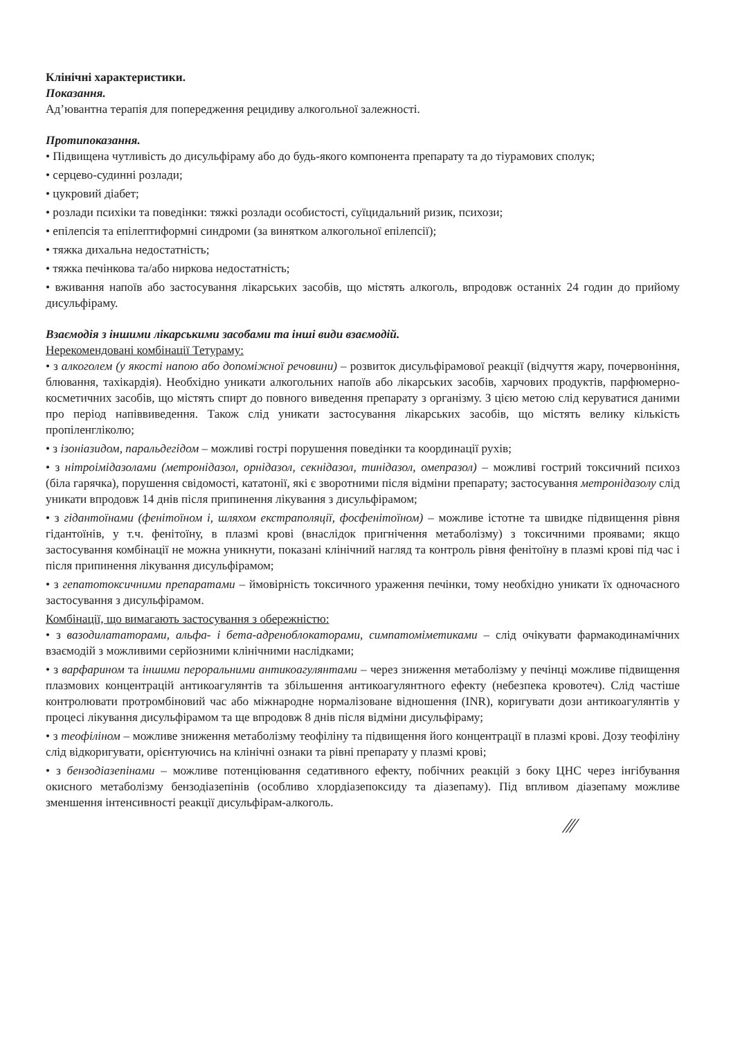Клінічні характеристики.
Показання.
Ад’ювантна терапія для попередження рецидиву алкогольної залежності.
Протипоказання.
• Підвищена чутливість до дисульфіраму або до будь-якого компонента препарату та до тіурамових сполук;
• серцево-судинні розлади;
• цукровий діабет;
• розлади психіки та поведінки: тяжкі розлади особистості, суїцидальний ризик, психози;
• епілепсія та епілептиформні синдроми (за винятком алкогольної епілепсії);
• тяжка дихальна недостатність;
• тяжка печінкова та/або ниркова недостатність;
• вживання напоїв або застосування лікарських засобів, що містять алкоголь, впродовж останніх 24 годин до прийому дисульфіраму.
Взаємодія з іншими лікарськими засобами та інші види взаємодій.
Нерекомендовані комбінації Тетураму:
• з алкоголем (у якості напою або допоміжної речовини) – розвиток дисульфірамової реакції (відчуття жару, почервоніння, блювання, тахікардія). Необхідно уникати алкогольних напоїв або лікарських засобів, харчових продуктів, парфюмерно-косметичних засобів, що містять спирт до повного виведення препарату з організму. З цією метою слід керуватися даними про період напіввиведення. Також слід уникати застосування лікарських засобів, що містять велику кількість пропіленгліколю;
• з ізоніазидом, паральдегідом – можливі гострі порушення поведінки та координації рухів;
• з нітроімідазолами (метронідазол, орнідазол, секнідазол, тинідазол, омепразол) – можливі гострий токсичний психоз (біла гарячка), порушення свідомості, кататонії, які є зворотними після відміни препарату; застосування метронідазолу слід уникати впродовж 14 днів після припинення лікування з дисульфірамом;
• з гідантоїнами (фенітоїном і, шляхом екстраполяції, фосфенітоїном) – можливе істотне та швидке підвищення рівня гідантоїнів, у т.ч. фенітоїну, в плазмі крові (внаслідок пригнічення метаболізму) з токсичними проявами; якщо застосування комбінації не можна уникнути, показані клінічний нагляд та контроль рівня фенітоїну в плазмі крові під час і після припинення лікування дисульфірамом;
• з гепатотоксичними препаратами – ймовірність токсичного ураження печінки, тому необхідно уникати їх одночасного застосування з дисульфірамом.
Комбінації, що вимагають застосування з обережністю:
• з вазодилататорами, альфа- і бета-адреноблокаторами, симпатоміметиками – слід очікувати фармакодинамічних взаємодій з можливими серйозними клінічними наслідками;
• з варфарином та іншими пероральними антикоагулянтами – через зниження метаболізму у печінці можливе підвищення плазмових концентрацій антикоагулянтів та збільшення антикоагулянтного ефекту (небезпека кровотеч). Слід частіше контролювати протромбіновий час або міжнародне нормалізоване відношення (INR), коригувати дози антикоагулянтів у процесі лікування дисульфірамом та ще впродовж 8 днів після відміни дисульфіраму;
• з теофіліном – можливе зниження метаболізму теофіліну та підвищення його концентрації в плазмі крові. Дозу теофіліну слід відкоригувати, орієнтуючись на клінічні ознаки та рівні препарату у плазмі крові;
• з бензодіазепінами – можливе потенціювання седативного ефекту, побічних реакцій з боку ЦНС через інгібування окисного метаболізму бензодіазепінів (особливо хлордіазепоксиду та діазепаму). Під впливом діазепаму можливе зменшення інтенсивності реакції дисульфірам-алкоголь.
∕∕∕